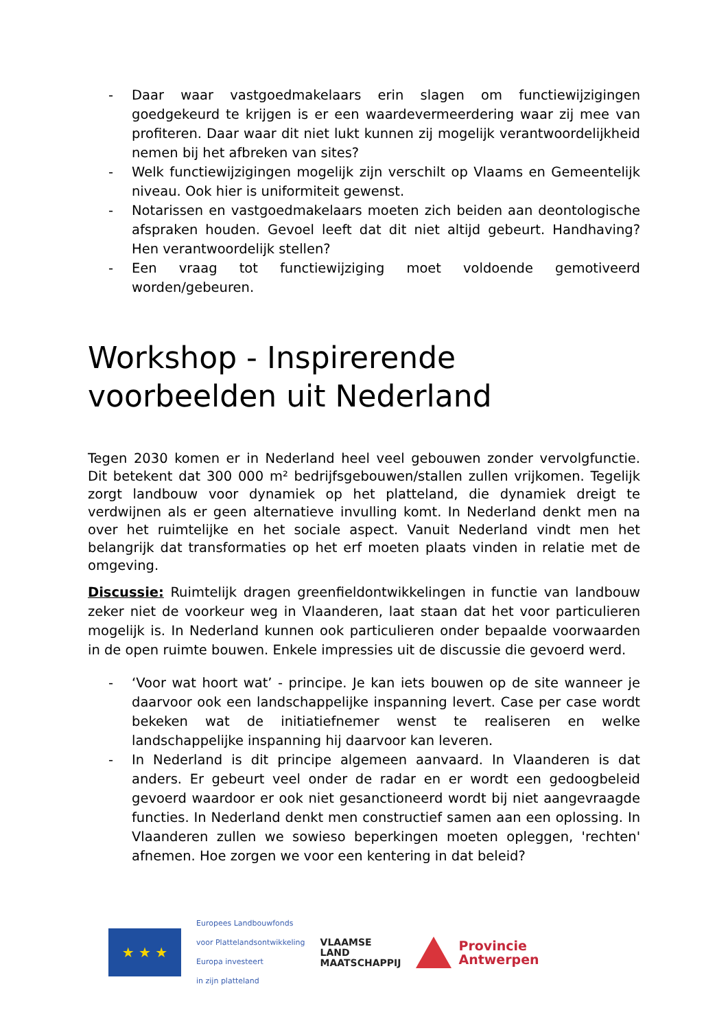- Daar waar vastgoedmakelaars erin slagen om functiewijzigingen goedgekeurd te krijgen is er een waardevermeerdering waar zij mee van profiteren. Daar waar dit niet lukt kunnen zij mogelijk verantwoordelijkheid nemen bij het afbreken van sites?
- Welk functiewijzigingen mogelijk zijn verschilt op Vlaams en Gemeentelijk niveau. Ook hier is uniformiteit gewenst.
- Notarissen en vastgoedmakelaars moeten zich beiden aan deontologische afspraken houden. Gevoel leeft dat dit niet altijd gebeurt. Handhaving? Hen verantwoordelijk stellen?
- Een vraag tot functiewijziging moet voldoende gemotiveerd worden/gebeuren.
Workshop - Inspirerende voorbeelden uit Nederland
Tegen 2030 komen er in Nederland heel veel gebouwen zonder vervolgfunctie. Dit betekent dat 300 000 m² bedrijfsgebouwen/stallen zullen vrijkomen. Tegelijk zorgt landbouw voor dynamiek op het platteland, die dynamiek dreigt te verdwijnen als er geen alternatieve invulling komt. In Nederland denkt men na over het ruimtelijke en het sociale aspect. Vanuit Nederland vindt men het belangrijk dat transformaties op het erf moeten plaats vinden in relatie met de omgeving.
Discussie: Ruimtelijk dragen greenfieldontwikkelingen in functie van landbouw zeker niet de voorkeur weg in Vlaanderen, laat staan dat het voor particulieren mogelijk is. In Nederland kunnen ook particulieren onder bepaalde voorwaarden in de open ruimte bouwen. Enkele impressies uit de discussie die gevoerd werd.
- ‘Voor wat hoort wat’ - principe. Je kan iets bouwen op de site wanneer je daarvoor ook een landschappelijke inspanning levert. Case per case wordt bekeken wat de initiatiefnemer wenst te realiseren en welke landschappelijke inspanning hij daarvoor kan leveren.
- In Nederland is dit principe algemeen aanvaard. In Vlaanderen is dat anders. Er gebeurt veel onder de radar en er wordt een gedoogbeleid gevoerd waardoor er ook niet gesanctioneerd wordt bij niet aangevraagde functies. In Nederland denkt men constructief samen aan een oplossing. In Vlaanderen zullen we sowieso beperkingen moeten opleggen, 'rechten' afnemen. Hoe zorgen we voor een kentering in dat beleid?
★ ★ ★
Europees Landbouwfonds
voor Plattelandsontwikkeling
Europa investeert
in zijn platteland
VLAAMSE
LAND
MAATSCHAPPIJ
Provincie
Antwerpen